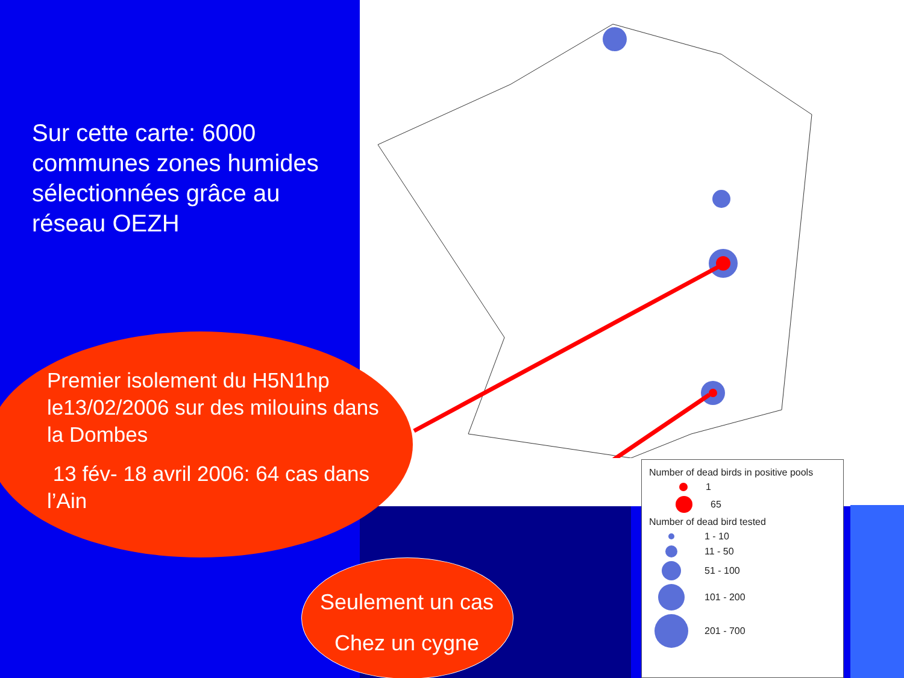Sur cette carte: 6000 communes zones humides sélectionnées grâce au réseau OEZH
Premier isolement du H5N1hp le13/02/2006 sur des milouins dans la Dombes
13 fév- 18 avril 2006: 64 cas dans l’Ain
Seulement un cas
Chez un cygne
Number of dead birds in positive pools
1
65
Number of dead bird tested
1 - 10
11 - 50
51 - 100
101 - 200
201 - 700